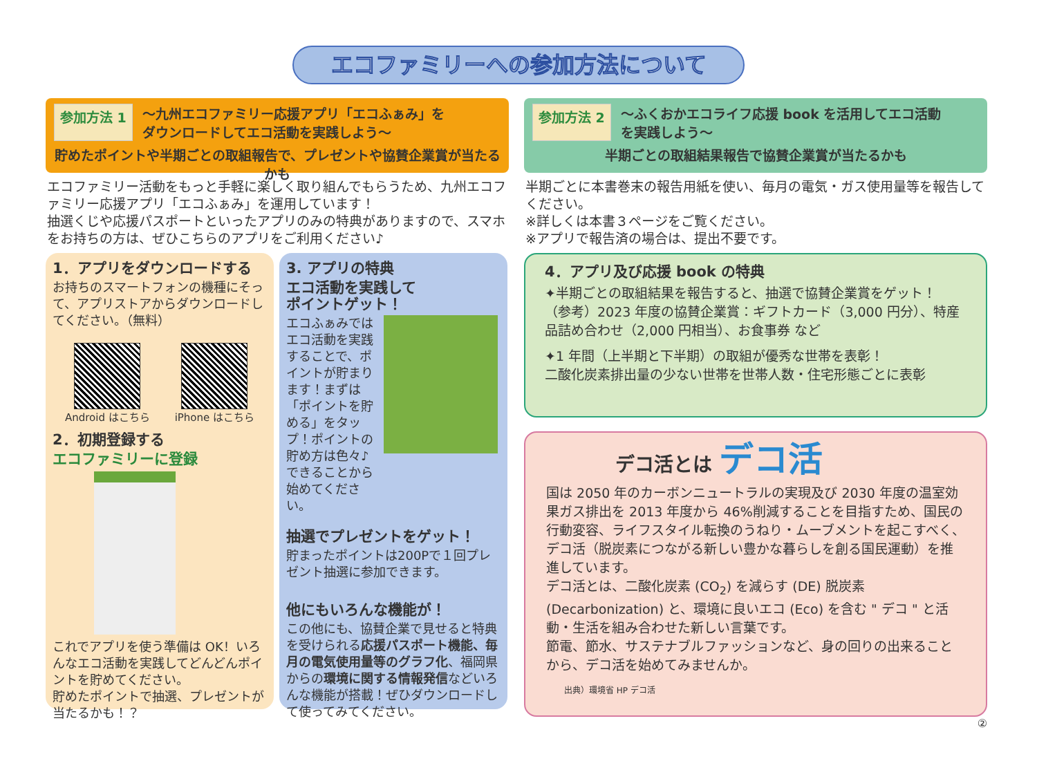エコファミリーへの参加方法について
参加方法 1 ～九州エコファミリー応援アプリ「エコふぁみ」を
ダウンロードしてエコ活動を実践しよう～
貯めたポイントや半期ごとの取組報告で、プレゼントや協賛企業賞が当たるかも
エコファミリー活動をもっと手軽に楽しく取り組んでもらうため、九州エコファミリー応援アプリ「エコふぁみ」を運用しています！
抽選くじや応援パスポートといったアプリのみの特典がありますので、スマホをお持ちの方は、ぜひこちらのアプリをご利用ください♪
1．アプリをダウンロードする
お持ちのスマートフォンの機種にそって、アプリストアからダウンロードしてください。（無料）
Android はこちら iPhone はこちら
2．初期登録する
エコファミリーに登録
これでアプリを使う準備は OK！いろんなエコ活動を実践してどんどんポイントを貯めてください。
貯めたポイントで抽選、プレゼントが当たるかも！？
3. アプリの特典
エコ活動を実践して
ポイントゲット！
エコふぁみではエコ活動を実践することで、ポイントが貯まります！まずは「ポイントを貯める」をタップ！ポイントの貯め方は色々♪できることから始めてください。
抽選でプレゼントをゲット！
貯まったポイントは200Pで１回プレゼント抽選に参加できます。
他にもいろんな機能が！
この他にも、協賛企業で見せると特典を受けられる応援パスポート機能、毎月の電気使用量等のグラフ化、福岡県からの環境に関する情報発信などいろんな機能が搭載！ぜひダウンロードして使ってみてください。
参加方法 2 ～ふくおかエコライフ応援 book を活用してエコ活動
を実践しよう～
半期ごとの取組結果報告で協賛企業賞が当たるかも
半期ごとに本書巻末の報告用紙を使い、毎月の電気・ガス使用量等を報告してください。
※詳しくは本書３ページをご覧ください。
※アプリで報告済の場合は、提出不要です。
4．アプリ及び応援 book の特典
✦半期ごとの取組結果を報告すると、抽選で協賛企業賞をゲット！
（参考）2023 年度の協賛企業賞：ギフトカード（3,000 円分）、特産品詰め合わせ（2,000 円相当）、お食事券 など
✦1 年間（上半期と下半期）の取組が優秀な世帯を表彰！
二酸化炭素排出量の少ない世帯を世帯人数・住宅形態ごとに表彰
デコ活とは デコ活
国は 2050 年のカーボンニュートラルの実現及び 2030 年度の温室効果ガス排出を 2013 年度から 46%削減することを目指すため、国民の行動変容、ライフスタイル転換のうねり・ムーブメントを起こすべく、デコ活（脱炭素につながる新しい豊かな暮らしを創る国民運動）を推進しています。
デコ活とは、二酸化炭素 (CO<sub>2</sub>) を減らす (DE) 脱炭素 (Decarbonization) と、環境に良いエコ (Eco) を含む " デコ " と活動・生活を組み合わせた新しい言葉です。
節電、節水、サステナブルファッションなど、身の回りの出来ることから、デコ活を始めてみませんか。
出典）環境省 HP デコ活
②